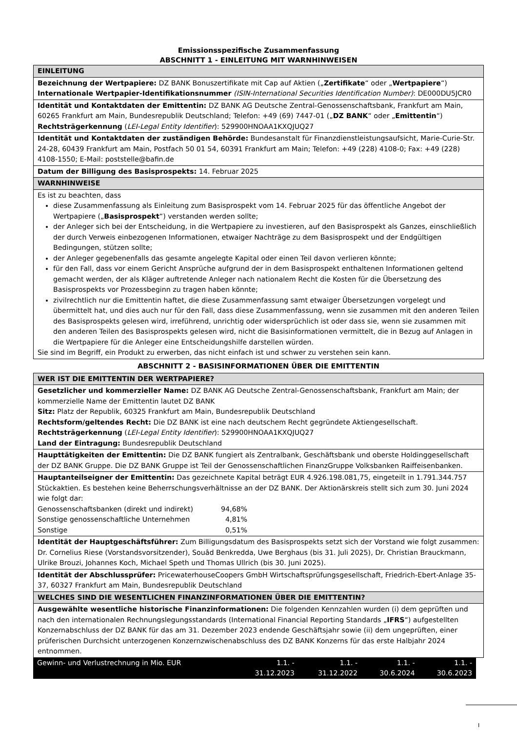Emissionsspezifische Zusammenfassung
ABSCHNITT 1 - EINLEITUNG MIT WARNHINWEISEN
EINLEITUNG
Bezeichnung der Wertpapiere: DZ BANK Bonuszertifikate mit Cap auf Aktien („Zertifikate“ oder „Wertpapiere“)
Internationale Wertpapier-Identifikationsnummer (ISIN-International Securities Identification Number): DE000DU5JCR0
Identität und Kontaktdaten der Emittentin: DZ BANK AG Deutsche Zentral-Genossenschaftsbank, Frankfurt am Main, 60265 Frankfurt am Main, Bundesrepublik Deutschland; Telefon: +49 (69) 7447-01 („DZ BANK“ oder „Emittentin“)
Rechtsträgerkennung (LEI-Legal Entity Identifier): 529900HNOAA1KXQJUQ27
Identität und Kontaktdaten der zuständigen Behörde: Bundesanstalt für Finanzdienstleistungsaufsicht, Marie-Curie-Str. 24-28, 60439 Frankfurt am Main, Postfach 50 01 54, 60391 Frankfurt am Main; Telefon: +49 (228) 4108-0; Fax: +49 (228) 4108-1550; E-Mail: poststelle@bafin.de
Datum der Billigung des Basisprospekts: 14. Februar 2025
WARNHINWEISE
Es ist zu beachten, dass
diese Zusammenfassung als Einleitung zum Basisprospekt vom 14. Februar 2025 für das öffentliche Angebot der Wertpapiere („Basisprospekt“) verstanden werden sollte;
der Anleger sich bei der Entscheidung, in die Wertpapiere zu investieren, auf den Basisprospekt als Ganzes, einschließlich der durch Verweis einbezogenen Informationen, etwaiger Nachträge zu dem Basisprospekt und der Endgültigen Bedingungen, stützen sollte;
der Anleger gegebenenfalls das gesamte angelegte Kapital oder einen Teil davon verlieren könnte;
für den Fall, dass vor einem Gericht Ansprüche aufgrund der in dem Basisprospekt enthaltenen Informationen geltend gemacht werden, der als Kläger auftretende Anleger nach nationalem Recht die Kosten für die Übersetzung des Basisprospekts vor Prozessbeginn zu tragen haben könnte;
zivilrechtlich nur die Emittentin haftet, die diese Zusammenfassung samt etwaiger Übersetzungen vorgelegt und übermittelt hat, und dies auch nur für den Fall, dass diese Zusammenfassung, wenn sie zusammen mit den anderen Teilen des Basisprospekts gelesen wird, irreführend, unrichtig oder widersprüchlich ist oder dass sie, wenn sie zusammen mit den anderen Teilen des Basisprospekts gelesen wird, nicht die Basisinformationen vermittelt, die in Bezug auf Anlagen in die Wertpapiere für die Anleger eine Entscheidungshilfe darstellen würden.
Sie sind im Begriff, ein Produkt zu erwerben, das nicht einfach ist und schwer zu verstehen sein kann.
ABSCHNITT 2 - BASISINFORMATIONEN ÜBER DIE EMITTENTIN
WER IST DIE EMITTENTIN DER WERTPAPIERE?
Gesetzlicher und kommerzieller Name: DZ BANK AG Deutsche Zentral-Genossenschaftsbank, Frankfurt am Main; der kommerzielle Name der Emittentin lautet DZ BANK
Sitz: Platz der Republik, 60325 Frankfurt am Main, Bundesrepublik Deutschland
Rechtsform/geltendes Recht: Die DZ BANK ist eine nach deutschem Recht gegründete Aktiengesellschaft.
Rechtsträgerkennung (LEI-Legal Entity Identifier): 529900HNOAA1KXQJUQ27
Land der Eintragung: Bundesrepublik Deutschland
Haupttätigkeiten der Emittentin: Die DZ BANK fungiert als Zentralbank, Geschäftsbank und oberste Holdinggesellschaft der DZ BANK Gruppe. Die DZ BANK Gruppe ist Teil der Genossenschaftlichen FinanzGruppe Volksbanken Raiffeisenbanken.
Hauptanteilseigner der Emittentin: Das gezeichnete Kapital beträgt EUR 4.926.198.081,75, eingeteilt in 1.791.344.757 Stückaktien. Es bestehen keine Beherrschungsverhältnisse an der DZ BANK. Der Aktionärskreis stellt sich zum 30. Juni 2024 wie folgt dar:
| Genossenschaftsbanken (direkt und indirekt) | 94,68% |
| Sonstige genossenschaftliche Unternehmen | 4,81% |
| Sonstige | 0,51% |
Identität der Hauptgeschäftsführer: Zum Billigungsdatum des Basisprospekts setzt sich der Vorstand wie folgt zusammen:
Dr. Cornelius Riese (Vorstandsvorsitzender), Souâd Benkredda, Uwe Berghaus (bis 31. Juli 2025), Dr. Christian Brauckmann, Ulrike Brouzi, Johannes Koch, Michael Speth und Thomas Ullrich (bis 30. Juni 2025).
Identität der Abschlussprüfer: PricewaterhouseCoopers GmbH Wirtschaftsprüfungsgesellschaft, Friedrich-Ebert-Anlage 35-37, 60327 Frankfurt am Main, Bundesrepublik Deutschland
WELCHES SIND DIE WESENTLICHEN FINANZINFORMATIONEN ÜBER DIE EMITTENTIN?
Ausgewählte wesentliche historische Finanzinformationen: Die folgenden Kennzahlen wurden (i) dem geprüften und nach den internationalen Rechnungslegungsstandards (International Financial Reporting Standards „IFRS“) aufgestellten Konzernabschluss der DZ BANK für das am 31. Dezember 2023 endende Geschäftsjahr sowie (ii) dem ungeprüften, einer prüferischen Durchsicht unterzogenen Konzernzwischenabschluss des DZ BANK Konzerns für das erste Halbjahr 2024 entnommen.
| Gewinn- und Verlustrechnung in Mio. EUR | 1.1. - 31.12.2023 | 1.1. - 31.12.2022 | 1.1. - 30.6.2024 | 1.1. - 30.6.2023 |
I